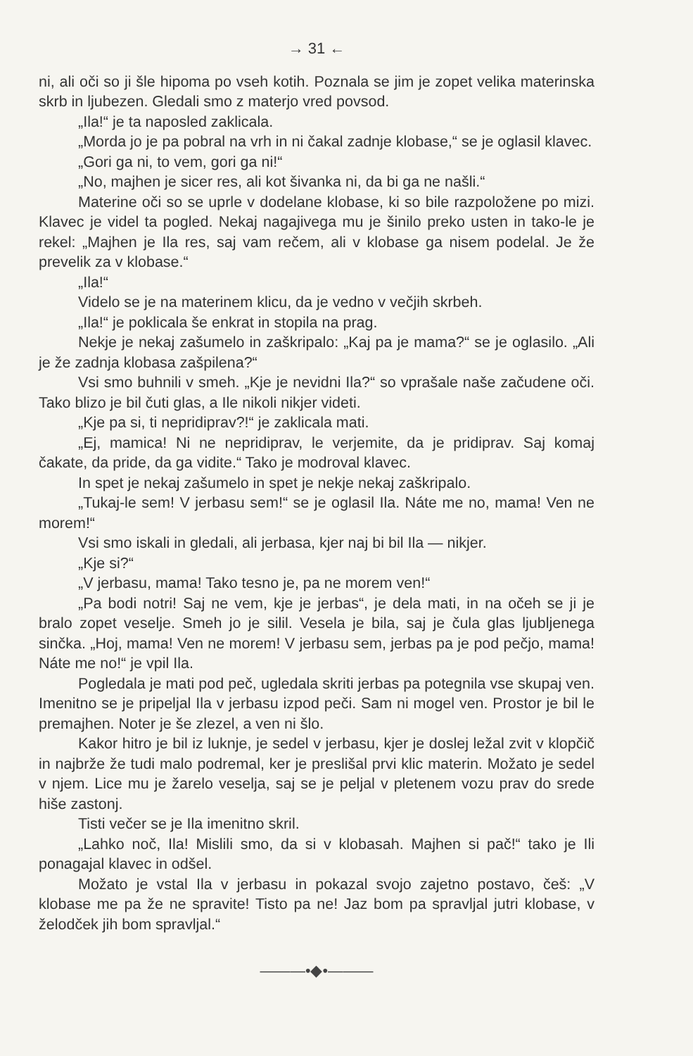→ 31 ←
ni, ali oči so ji šle hipoma po vseh kotih. Poznala se jim je zopet velika materinska skrb in ljubezen. Gledali smo z materjo vred povsod.
„Ila!“ je ta naposled zaklicala.
„Morda jo je pa pobral na vrh in ni čakal zadnje klobase,“ se je oglasil klavec.
„Gori ga ni, to vem, gori ga ni!“
„No, majhen je sicer res, ali kot šivanka ni, da bi ga ne našli.“
Materine oči so se uprle v dodelane klobase, ki so bile razpoložene po mizi. Klavec je videl ta pogled. Nekaj nagajivega mu je šinilo preko usten in tako-le je rekel: „Majhen je Ila res, saj vam rečem, ali v klobase ga nisem podelal. Je že prevelik za v klobase.“
„Ila!“
Videlo se je na materinem klicu, da je vedno v večjih skrbeh.
„Ila!“ je poklicala še enkrat in stopila na prag.
Nekje je nekaj zašumelo in zaškripalo: „Kaj pa je mama?“ se je oglasilo. „Ali je že zadnja klobasa zašpilena?“
Vsi smo buhnili v smeh. „Kje je nevidni Ila?“ so vprašale naše začudene oči. Tako blizo je bil čuti glas, a Ile nikoli nikjer videti.
„Kje pa si, ti nepridiprav?!“ je zaklicala mati.
„Ej, mamica! Ni ne nepridiprav, le verjemite, da je pridiprav. Saj komaj čakate, da pride, da ga vidite.“ Tako je modroval klavec.
In spet je nekaj zašumelo in spet je nekje nekaj zaškripalo.
„Tukaj-le sem! V jerbasu sem!“ se je oglasil Ila. Náte me no, mama! Ven ne morem!“
Vsi smo iskali in gledali, ali jerbasa, kjer naj bi bil Ila — nikjer.
„Kje si?“
„V jerbasu, mama! Tako tesno je, pa ne morem ven!“
„Pa bodi notri! Saj ne vem, kje je jerbas“, je dela mati, in na očeh se ji je bralo zopet veselje. Smeh jo je silil. Vesela je bila, saj je čula glas ljubljenega sinčka. „Hoj, mama! Ven ne morem! V jerbasu sem, jerbas pa je pod pečjo, mama! Náte me no!“ je vpil Ila.
Pogledala je mati pod peč, ugledala skriti jerbas pa potegnila vse skupaj ven. Imenitno se je pripeljal Ila v jerbasu izpod peči. Sam ni mogel ven. Prostor je bil le premajhen. Noter je še zlezel, a ven ni šlo.
Kakor hitro je bil iz luknje, je sedel v jerbasu, kjer je doslej ležal zvit v klopčič in najbrže že tudi malo podremal, ker je preslišal prvi klic materin. Možato je sedel v njem. Lice mu je žarelo veselja, saj se je peljal v pletenem vozu prav do srede hiše zastonj.
Tisti večer se je Ila imenitno skril.
„Lahko noč, Ila! Mislili smo, da si v klobasah. Majhen si pač!“ tako je Ili ponagajal klavec in odšel.
Možato je vstal Ila v jerbasu in pokazal svojo zajetno postavo, češ: „V klobase me pa že ne spravite! Tisto pa ne! Jaz bom pa spravljal jutri klobase, v želodček jih bom spravljal.“
———•◆•———